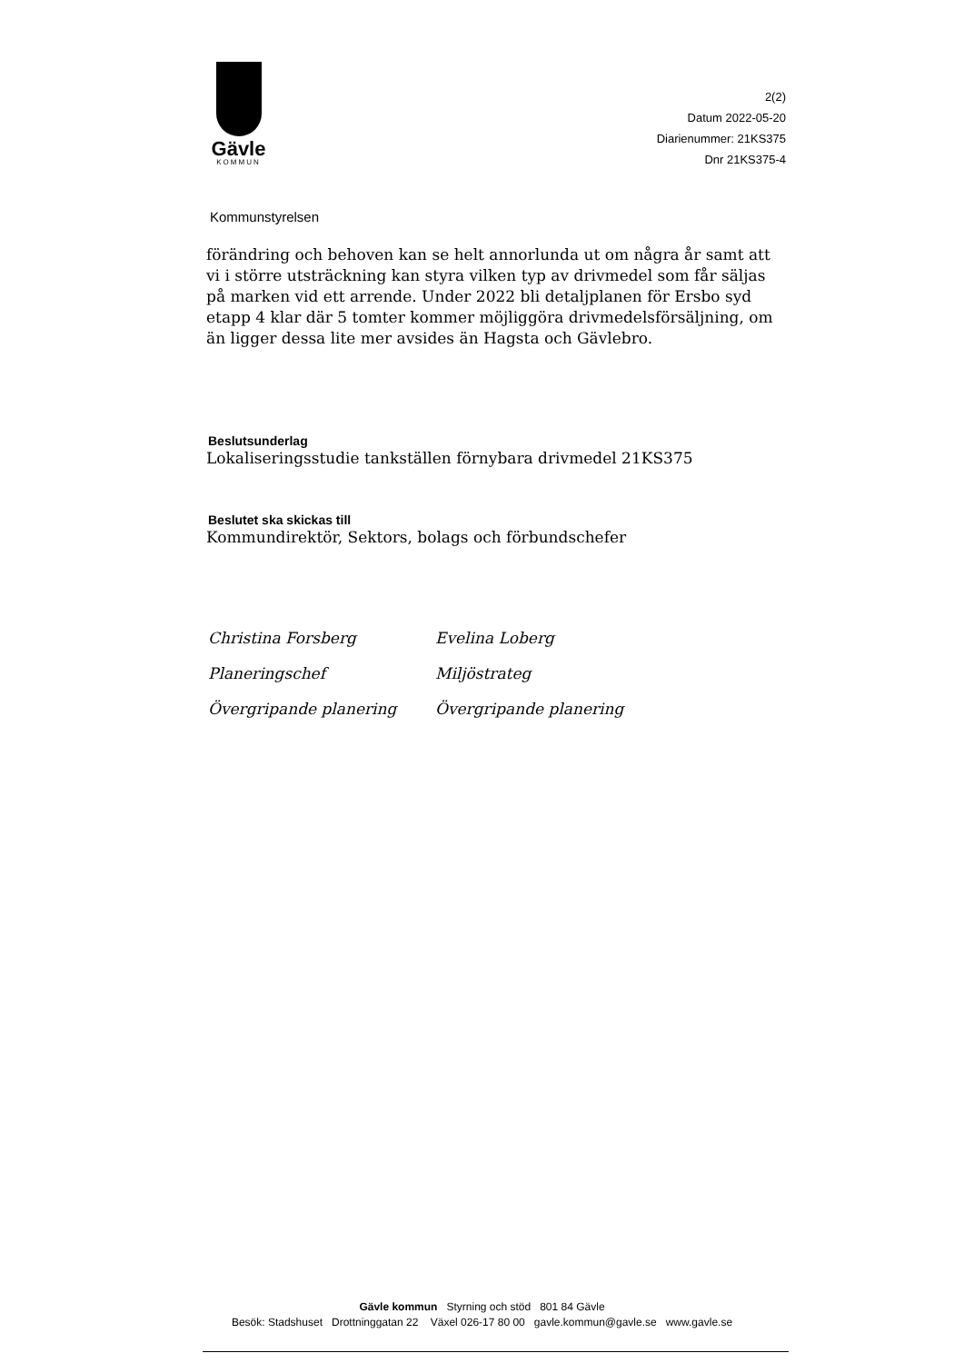Gävle
KOMMUN
2(2)
Datum 2022-05-20
Diarienummer: 21KS375
Dnr 21KS375-4
Kommunstyrelsen
förändring och behoven kan se helt annorlunda ut om några år samt att vi i större utsträckning kan styra vilken typ av drivmedel som får säljas på marken vid ett arrende. Under 2022 bli detaljplanen för Ersbo syd etapp 4 klar där 5 tomter kommer möjliggöra drivmedelsförsäljning, om än ligger dessa lite mer avsides än Hagsta och Gävlebro.
Beslutsunderlag
Lokaliseringsstudie tankställen förnybara drivmedel 21KS375
Beslutet ska skickas till
Kommundirektör, Sektors, bolags och förbundschefer
Christina Forsberg
Planeringschef
Övergripande planering
Evelina Loberg
Miljöstrateg
Övergripande planering
Gävle kommun Styrning och stöd 801 84 Gävle
Besök: Stadshuset Drottninggatan 22 Växel 026-17 80 00 gavle.kommun@gavle.se www.gavle.se